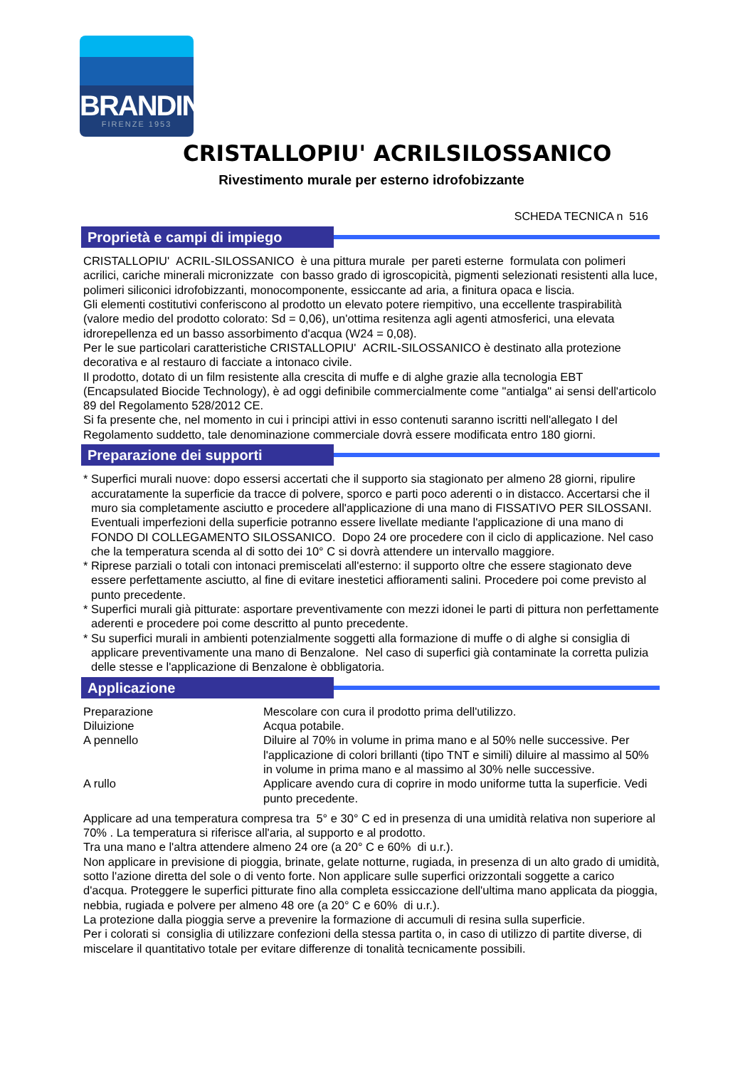BRANDINI
FIRENZE 1953
CRISTALLOPIU' ACRILSILOSSANICO
Rivestimento murale per esterno idrofobizzante
SCHEDA TECNICA n 516
Proprietà e campi di impiego
CRISTALLOPIU' ACRIL-SILOSSANICO è una pittura murale per pareti esterne formulata con polimeri acrilici, cariche minerali micronizzate con basso grado di igroscopicità, pigmenti selezionati resistenti alla luce, polimeri siliconici idrofobizzanti, monocomponente, essiccante ad aria, a finitura opaca e liscia.
Gli elementi costitutivi conferiscono al prodotto un elevato potere riempitivo, una eccellente traspirabilità (valore medio del prodotto colorato: Sd = 0,06), un'ottima resitenza agli agenti atmosferici, una elevata idrorepellenza ed un basso assorbimento d'acqua (W24 = 0,08).
Per le sue particolari caratteristiche CRISTALLOPIU' ACRIL-SILOSSANICO è destinato alla protezione decorativa e al restauro di facciate a intonaco civile.
Il prodotto, dotato di un film resistente alla crescita di muffe e di alghe grazie alla tecnologia EBT (Encapsulated Biocide Technology), è ad oggi definibile commercialmente come "antialga" ai sensi dell'articolo 89 del Regolamento 528/2012 CE.
Si fa presente che, nel momento in cui i principi attivi in esso contenuti saranno iscritti nell'allegato I del Regolamento suddetto, tale denominazione commerciale dovrà essere modificata entro 180 giorni.
Preparazione dei supporti
* Superfici murali nuove: dopo essersi accertati che il supporto sia stagionato per almeno 28 giorni, ripulire accuratamente la superficie da tracce di polvere, sporco e parti poco aderenti o in distacco. Accertarsi che il muro sia completamente asciutto e procedere all'applicazione di una mano di FISSATIVO PER SILOSSANI. Eventuali imperfezioni della superficie potranno essere livellate mediante l'applicazione di una mano di FONDO DI COLLEGAMENTO SILOSSANICO. Dopo 24 ore procedere con il ciclo di applicazione. Nel caso che la temperatura scenda al di sotto dei 10° C si dovrà attendere un intervallo maggiore.
* Riprese parziali o totali con intonaci premiscelati all'esterno: il supporto oltre che essere stagionato deve essere perfettamente asciutto, al fine di evitare inestetici affioramenti salini. Procedere poi come previsto al punto precedente.
* Superfici murali già pitturate: asportare preventivamente con mezzi idonei le parti di pittura non perfettamente aderenti e procedere poi come descritto al punto precedente.
* Su superfici murali in ambienti potenzialmente soggetti alla formazione di muffe o di alghe si consiglia di applicare preventivamente una mano di Benzalone. Nel caso di superfici già contaminate la corretta pulizia delle stesse e l'applicazione di Benzalone è obbligatoria.
Applicazione
Preparazione Mescolare con cura il prodotto prima dell'utilizzo.
Diluizione Acqua potabile.
A pennello Diluire al 70% in volume in prima mano e al 50% nelle successive. Per l'applicazione di colori brillanti (tipo TNT e simili) diluire al massimo al 50% in volume in prima mano e al massimo al 30% nelle successive.
A rullo Applicare avendo cura di coprire in modo uniforme tutta la superficie. Vedi punto precedente.
Applicare ad una temperatura compresa tra 5° e 30° C ed in presenza di una umidità relativa non superiore al 70% . La temperatura si riferisce all'aria, al supporto e al prodotto.
Tra una mano e l'altra attendere almeno 24 ore (a 20° C e 60% di u.r.).
Non applicare in previsione di pioggia, brinate, gelate notturne, rugiada, in presenza di un alto grado di umidità, sotto l'azione diretta del sole o di vento forte. Non applicare sulle superfici orizzontali soggette a carico d'acqua. Proteggere le superfici pitturate fino alla completa essiccazione dell'ultima mano applicata da pioggia, nebbia, rugiada e polvere per almeno 48 ore (a 20° C e 60% di u.r.).
La protezione dalla pioggia serve a prevenire la formazione di accumuli di resina sulla superficie.
Per i colorati si consiglia di utilizzare confezioni della stessa partita o, in caso di utilizzo di partite diverse, di miscelare il quantitativo totale per evitare differenze di tonalità tecnicamente possibili.